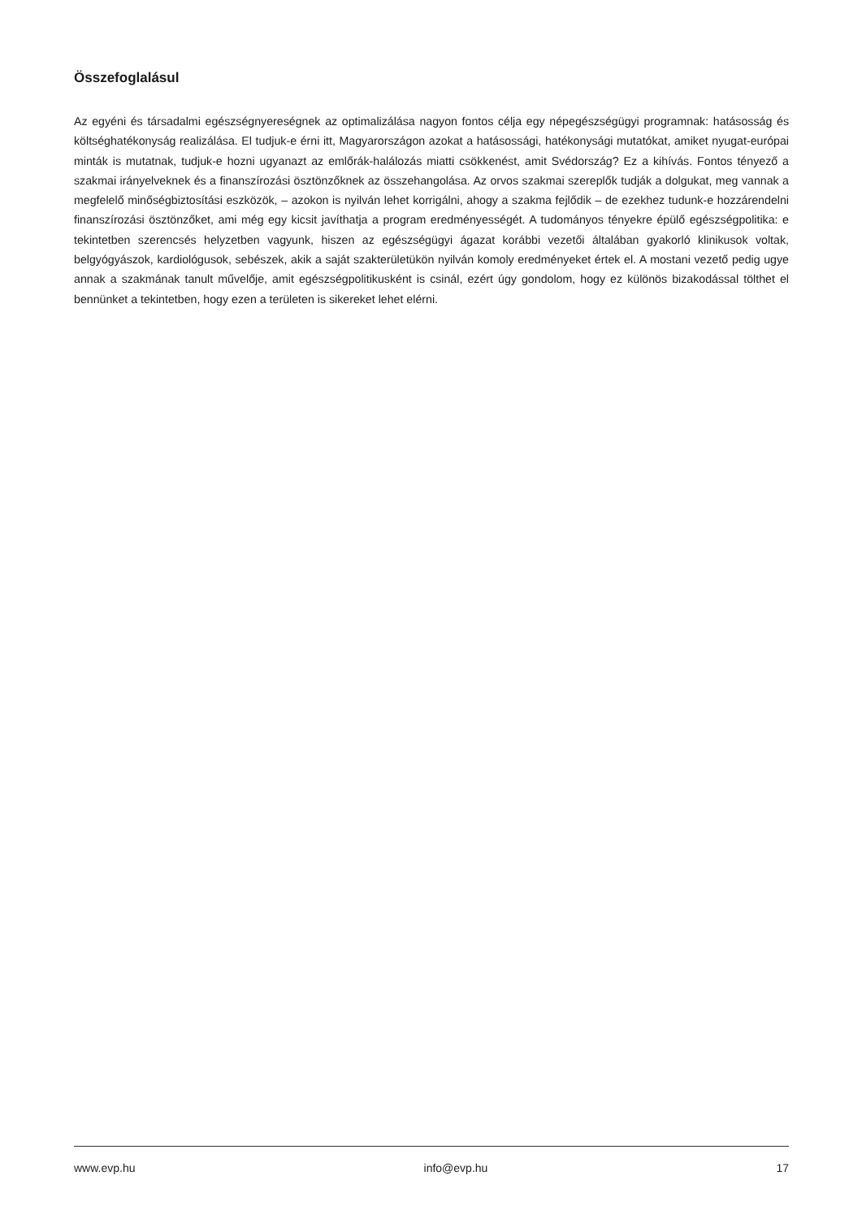Összefoglalásul
Az egyéni és társadalmi egészségnyereségnek az optimalizálása nagyon fontos célja egy népegészségügyi programnak: hatásosság és költséghatékonyság realizálása. El tudjuk-e érni itt, Magyarországon azokat a hatásossági, hatékonysági mutatókat, amiket nyugat-európai minták is mutatnak, tudjuk-e hozni ugyanazt az emlőrák-halálozás miatti csökkenést, amit Svédország? Ez a kihívás. Fontos tényező a szakmai irányelveknek és a finanszírozási ösztönzőknek az összehangolása. Az orvos szakmai szereplők tudják a dolgukat, meg vannak a megfelelő minőségbiztosítási eszközök, – azokon is nyilván lehet korrigálni, ahogy a szakma fejlődik – de ezekhez tudunk-e hozzárendelni finanszírozási ösztönzőket, ami még egy kicsit javíthatja a program eredményességét. A tudományos tényekre épülő egészségpolitika: e tekintetben szerencsés helyzetben vagyunk, hiszen az egészségügyi ágazat korábbi vezetői általában gyakorló klinikusok voltak, belgyógyászok, kardiológusok, sebészek, akik a saját szakterületükön nyilván komoly eredményeket értek el. A mostani vezető pedig ugye annak a szakmának tanult művelője, amit egészségpolitikusként is csinál, ezért úgy gondolom, hogy ez különös bizakodással tölthet el bennünket a tekintetben, hogy ezen a területen is sikereket lehet elérni.
www.evp.hu info@evp.hu 17